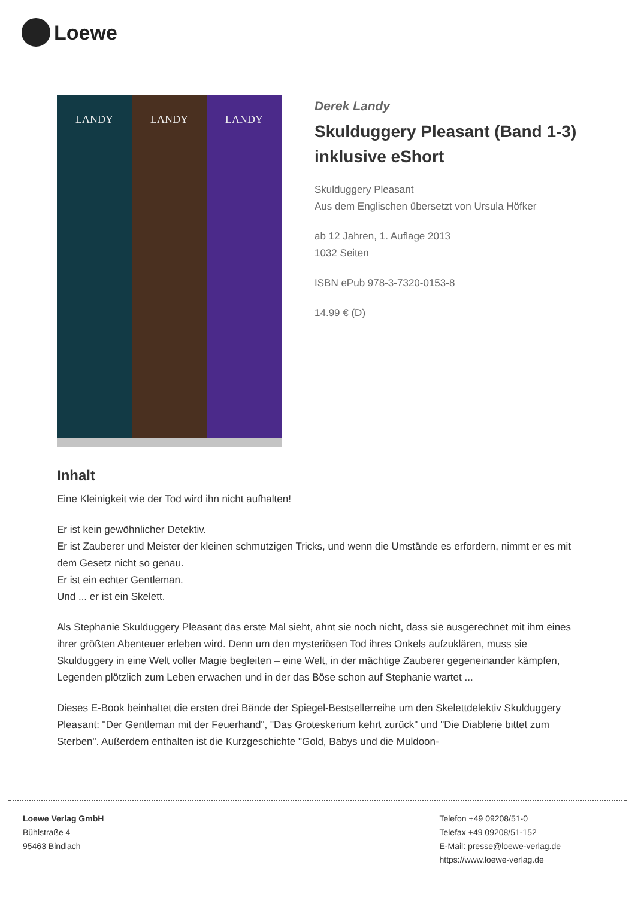Loewe
LANDY LANDY LANDY
Derek Landy
Skulduggery Pleasant (Band 1-3) inklusive eShort
Skulduggery Pleasant
Aus dem Englischen übersetzt von Ursula Höfker
ab 12 Jahren, 1. Auflage 2013
1032 Seiten
ISBN ePub 978-3-7320-0153-8
14.99 € (D)
Inhalt
Eine Kleinigkeit wie der Tod wird ihn nicht aufhalten!
Er ist kein gewöhnlicher Detektiv.
Er ist Zauberer und Meister der kleinen schmutzigen Tricks, und wenn die Umstände es erfordern, nimmt er es mit dem Gesetz nicht so genau.
Er ist ein echter Gentleman.
Und ... er ist ein Skelett.
Als Stephanie Skulduggery Pleasant das erste Mal sieht, ahnt sie noch nicht, dass sie ausgerechnet mit ihm eines ihrer größten Abenteuer erleben wird. Denn um den mysteriösen Tod ihres Onkels aufzuklären, muss sie Skulduggery in eine Welt voller Magie begleiten – eine Welt, in der mächtige Zauberer gegeneinander kämpfen, Legenden plötzlich zum Leben erwachen und in der das Böse schon auf Stephanie wartet ...
Dieses E-Book beinhaltet die ersten drei Bände der Spiegel-Bestsellerreihe um den Skelettdelektiv Skulduggery Pleasant: "Der Gentleman mit der Feuerhand", "Das Groteskerium kehrt zurück" und "Die Diablerie bittet zum Sterben". Außerdem enthalten ist die Kurzgeschichte "Gold, Babys und die Muldoon-
Loewe Verlag GmbH
Bühlstraße 4
95463 Bindlach
Telefon +49 09208/51-0
Telefax +49 09208/51-152
E-Mail: presse@loewe-verlag.de
https://www.loewe-verlag.de